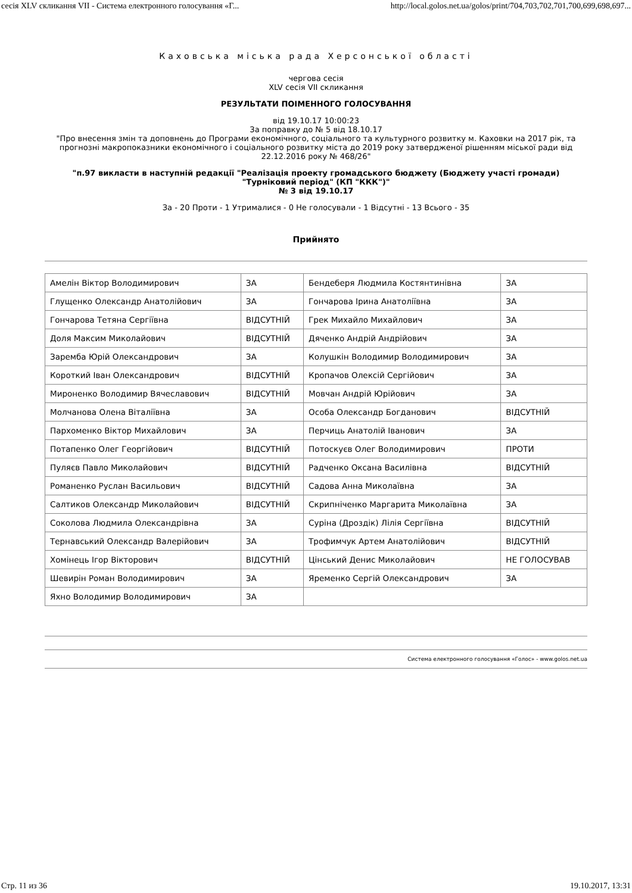сесія XLV скликання VII - Система електронного голосування «Г... http://local.golos.net.ua/golos/print/704,703,702,701,700,699,698,697...
Каховська міська рада Херсонської області
чергова сесія
XLV сесія VII скликання
РЕЗУЛЬТАТИ ПОІМЕННОГО ГОЛОСУВАННЯ
від 19.10.17 10:00:23
За поправку до № 5 від 18.10.17
"Про внесення змін та доповнень до Програми економічного, соціального та культурного розвитку м. Каховки на 2017 рік, та прогнозні макропоказники економічного і соціального розвитку міста до 2019 року затвердженої рішенням міської ради від 22.12.2016 року № 468/26"
"п.97 викласти в наступній редакції "Реалізація проекту громадського бюджету (Бюджету участі громади) "Турніковий період" (КП "ККК")"
№ 3 від 19.10.17
За - 20 Проти - 1 Утрималися - 0 Не голосували - 1 Відсутні - 13 Всього - 35
Прийнято
| Амелін Віктор Володимирович | ЗА | Бендеберя Людмила Костянтинівна | ЗА |
| Глущенко Олександр Анатолійович | ЗА | Гончарова Ірина Анатоліївна | ЗА |
| Гончарова Тетяна Сергіївна | ВІДСУТНІЙ | Грек Михайло Михайлович | ЗА |
| Доля Максим Миколайович | ВІДСУТНІЙ | Дяченко Андрій Андрійович | ЗА |
| Заремба Юрій Олександрович | ЗА | Колушкін Володимир Володимирович | ЗА |
| Короткий Іван Олександрович | ВІДСУТНІЙ | Кропачов Олексій Сергійович | ЗА |
| Мироненко Володимир Вячеславович | ВІДСУТНІЙ | Мовчан Андрій Юрійович | ЗА |
| Молчанова Олена Віталіївна | ЗА | Особа Олександр Богданович | ВІДСУТНІЙ |
| Пархоменко Віктор Михайлович | ЗА | Перчиць Анатолій Іванович | ЗА |
| Потапенко Олег Георгійович | ВІДСУТНІЙ | Потоскуєв Олег Володимирович | ПРОТИ |
| Пуляєв Павло Миколайович | ВІДСУТНІЙ | Радченко Оксана Василівна | ВІДСУТНІЙ |
| Романенко Руслан Васильович | ВІДСУТНІЙ | Садова Анна Миколаївна | ЗА |
| Салтиков Олександр Миколайович | ВІДСУТНІЙ | Скрипніченко Маргарита Миколаївна | ЗА |
| Соколова Людмила Олександрівна | ЗА | Суріна (Дроздік) Лілія Сергіївна | ВІДСУТНІЙ |
| Тернавський Олександр Валерійович | ЗА | Трофимчук Артем Анатолійович | ВІДСУТНІЙ |
| Хомінець Ігор Вікторович | ВІДСУТНІЙ | Цінський Денис Миколайович | НЕ ГОЛОСУВАВ |
| Шевирін Роман Володимирович | ЗА | Яременко Сергій Олександрович | ЗА |
| Яхно Володимир Володимирович | ЗА | | |
Система електронного голосування «Голос» - www.golos.net.ua
Стр. 11 из 36 19.10.2017, 13:31